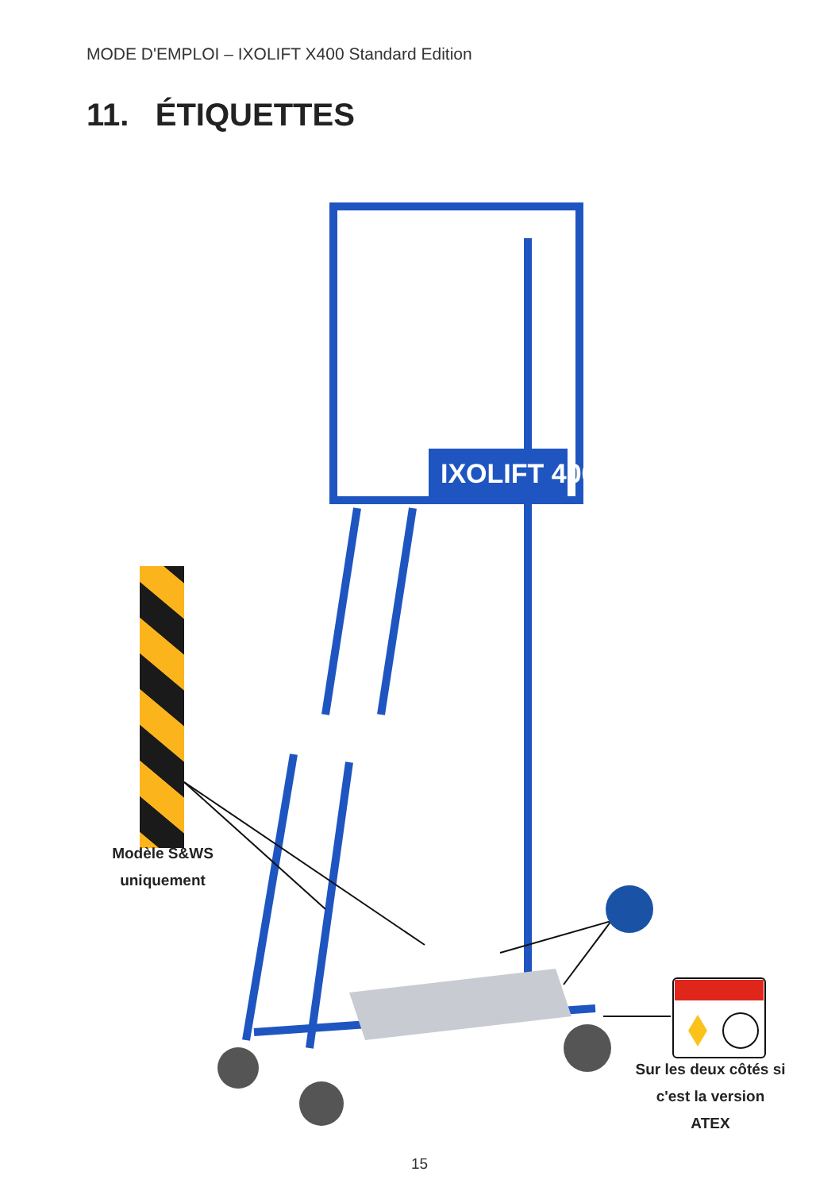MODE D'EMPLOI – IXOLIFT X400 Standard Edition
11. ÉTIQUETTES
IXOLIFT 400
Modèle S&WS uniquement
Sur les deux côtés si c'est la version ATEX
15